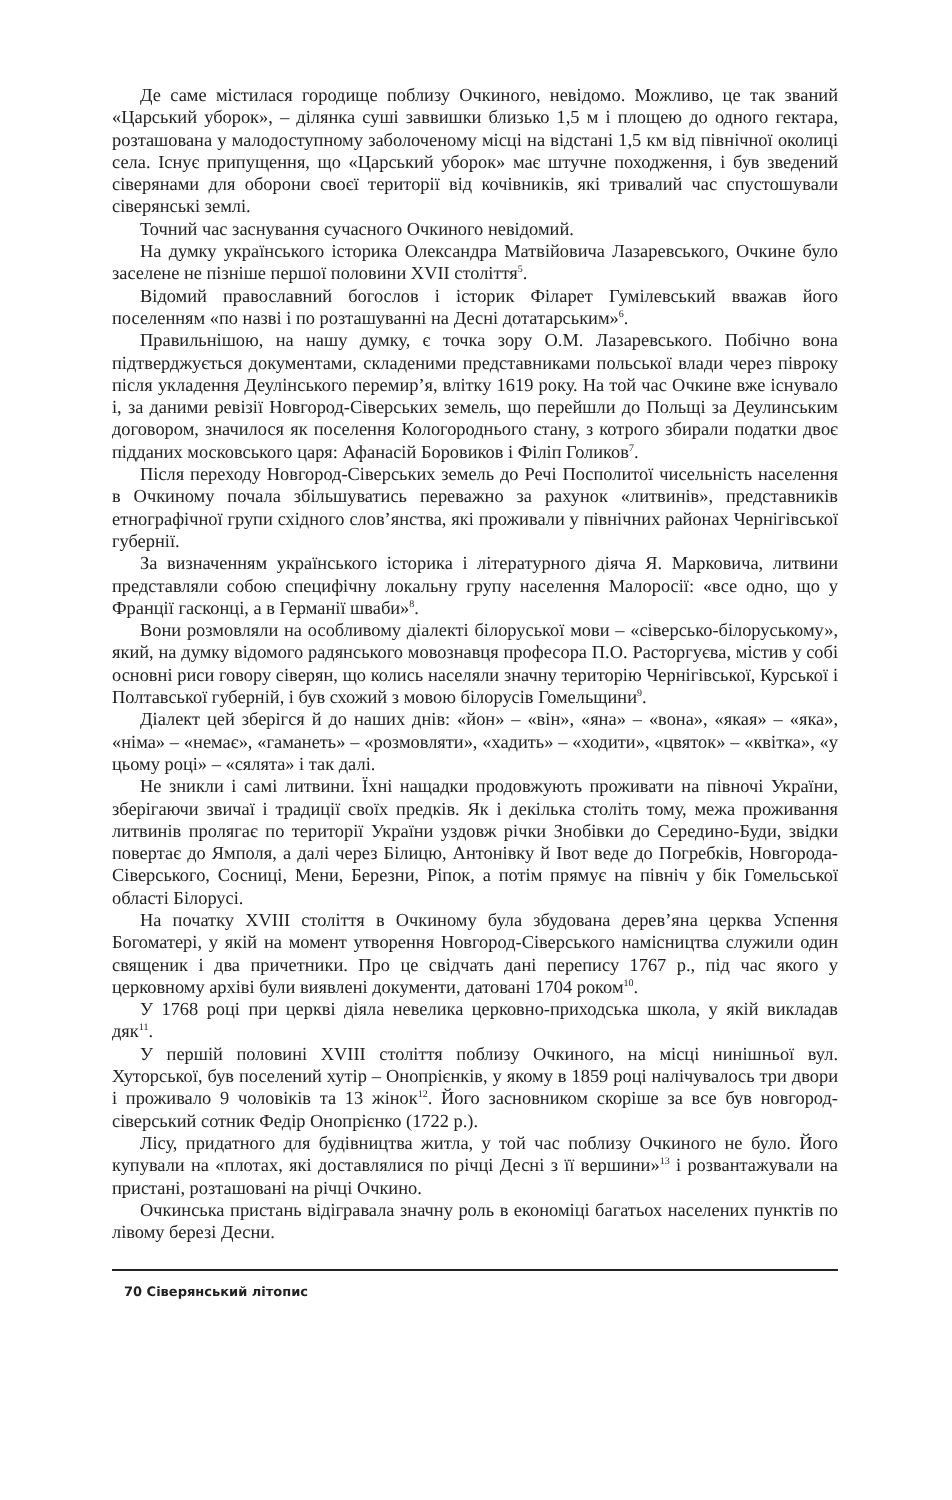Де саме містилася городище поблизу Очкиного, невідомо. Можливо, це так званий «Царський уборок», – ділянка суші заввишки близько 1,5 м і площею до одного гектара, розташована у малодоступному заболоченому місці на відстані 1,5 км від північної околиці села. Існує припущення, що «Царський уборок» має штучне походження, і був зведений сіверянами для оборони своєї території від кочівників, які тривалий час спустошували сіверянські землі.
Точний час заснування сучасного Очкиного невідомий.
На думку українського історика Олександра Матвійовича Лазаревського, Очкине було заселене не пізніше першої половини XVII століття<sup>5</sup>.
Відомий православний богослов і історик Філарет Гумілевський вважав його поселенням «по назві і по розташуванні на Десні дотатарським»<sup>6</sup>.
Правильнішою, на нашу думку, є точка зору О.М. Лазаревського. Побічно вона підтверджується документами, складеними представниками польської влади через півроку після укладення Деулінського перемир’я, влітку 1619 року. На той час Очкине вже існувало і, за даними ревізії Новгород-Сіверських земель, що перейшли до Польщі за Деулинським договором, значилося як поселення Кологороднього стану, з котрого збирали податки двоє підданих московського царя: Афанасій Боровиков і Філіп Голиков<sup>7</sup>.
Після переходу Новгород-Сіверських земель до Речі Посполитої чисельність населення в Очкиному почала збільшуватись переважно за рахунок «литвинів», представників етнографічної групи східного слов’янства, які проживали у північних районах Чернігівської губернії.
За визначенням українського історика і літературного діяча Я. Марковича, литвини представляли собою специфічну локальну групу населення Малоросії: «все одно, що у Франції гасконці, а в Германії шваби»<sup>8</sup>.
Вони розмовляли на особливому діалекті білоруської мови – «сіверсько-білоруському», який, на думку відомого радянського мовознавця професора П.О. Расторгуєва, містив у собі основні риси говору сіверян, що колись населяли значну територію Чернігівської, Курської і Полтавської губерній, і був схожий з мовою білорусів Гомельщини<sup>9</sup>.
Діалект цей зберігся й до наших днів: «йон» – «він», «яна» – «вона», «якая» – «яка», «німа» – «немає», «гаманеть» – «розмовляти», «хадить» – «ходити», «цвяток» – «квітка», «у цьому році» – «сялята» і так далі.
Не зникли і самі литвини. Їхні нащадки продовжують проживати на півночі України, зберігаючи звичаї і традиції своїх предків. Як і декілька століть тому, межа проживання литвинів пролягає по території України уздовж річки Знобівки до Середино-Буди, звідки повертає до Ямполя, а далі через Білицю, Антонівку й Івот веде до Погребків, Новгорода-Сіверського, Сосниці, Мени, Березни, Ріпок, а потім прямує на північ у бік Гомельської області Білорусі.
На початку XVIII століття в Очкиному була збудована дерев’яна церква Успення Богоматері, у якій на момент утворення Новгород-Сіверського намісництва служили один священик і два причетники. Про це свідчать дані перепису 1767 р., під час якого у церковному архіві були виявлені документи, датовані 1704 роком<sup>10</sup>.
У 1768 році при церкві діяла невелика церковно-приходська школа, у якій викладав дяк<sup>11</sup>.
У першій половині XVIII століття поблизу Очкиного, на місці нинішньої вул. Хуторської, був поселений хутір – Онопрієнків, у якому в 1859 році налічувалось три двори і проживало 9 чоловіків та 13 жінок<sup>12</sup>. Його засновником скоріше за все був новгород-сіверський сотник Федір Онопрієнко (1722 р.).
Лісу, придатного для будівництва житла, у той час поблизу Очкиного не було. Його купували на «плотах, які доставлялися по річці Десні з її вершини»<sup>13</sup> і розвантажували на пристані, розташовані на річці Очкино.
Очкинська пристань відігравала значну роль в економіці багатьох населених пунктів по лівому березі Десни.
70 Сіверянський літопис